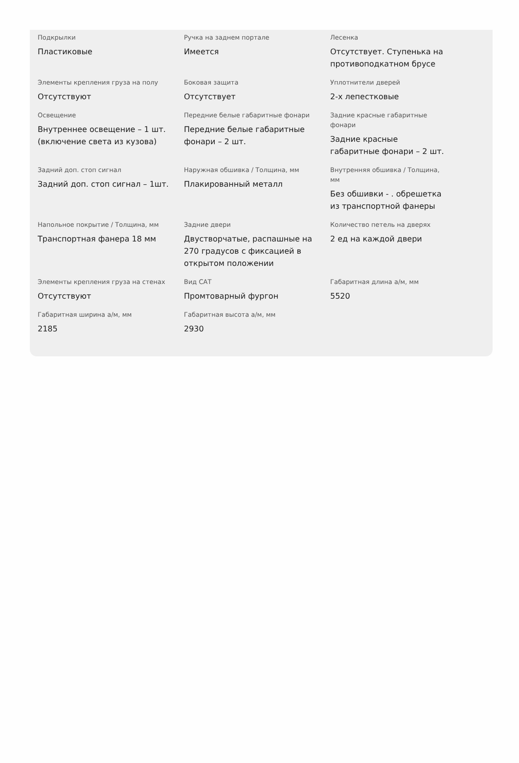Подкрылки
Пластиковые
Ручка на заднем портале
Имеется
Лесенка
Отсутствует. Ступенька на противоподкатном брусе
Элементы крепления груза на полу
Отсутствуют
Боковая защита
Отсутствует
Уплотнители дверей
2-х лепестковые
Освещение
Внутреннее освещение – 1 шт. (включение света из кузова)
Передние белые габаритные фонари
Передние белые габаритные фонари – 2 шт.
Задние красные габаритные фонари
Задние красные габаритные фонари – 2 шт.
Задний доп. стоп сигнал
Задний доп. стоп сигнал – 1шт.
Наружная обшивка / Толщина, мм
Плакированный металл
Внутренняя обшивка / Толщина, мм
Без обшивки - . обрешетка из транспортной фанеры
Напольное покрытие / Толщина, мм
Транспортная фанера 18 мм
Задние двери
Двустворчатые, распашные на 270 градусов с фиксацией в открытом положении
Количество петель на дверях
2 ед на каждой двери
Элементы крепления груза на стенах
Отсутствуют
Вид САТ
Промтоварный фургон
Габаритная длина а/м, мм
5520
Габаритная ширина а/м, мм
2185
Габаритная высота а/м, мм
2930